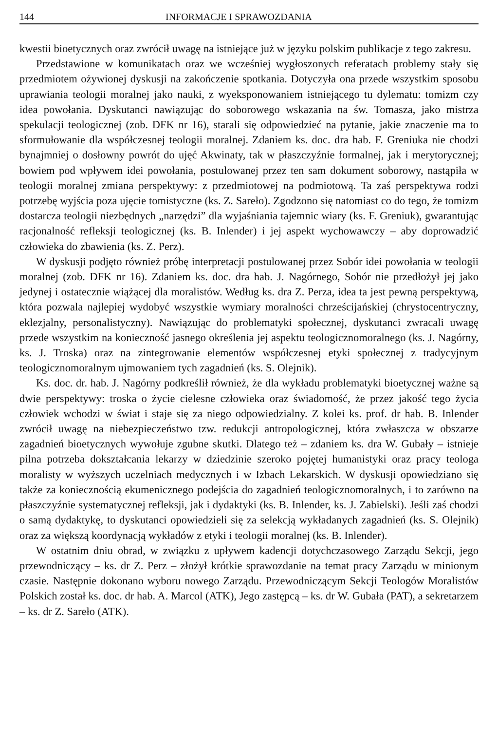144 INFORMACJE I SPRAWOZDANIA
kwestii bioetycznych oraz zwrócił uwagę na istniejące już w języku polskim publikacje z tego zakresu.
Przedstawione w komunikatach oraz we wcześniej wygłoszonych referatach problemy stały się przedmiotem ożywionej dyskusji na zakończenie spotkania. Dotyczyła ona przede wszystkim sposobu uprawiania teologii moralnej jako nauki, z wyeksponowaniem istniejącego tu dylematu: tomizm czy idea powołania. Dyskutanci nawiązując do soborowego wskazania na św. Tomasza, jako mistrza spekulacji teologicznej (zob. DFK nr 16), starali się odpowiedzieć na pytanie, jakie znaczenie ma to sformułowanie dla współczesnej teologii moralnej. Zdaniem ks. doc. dra hab. F. Greniuka nie chodzi bynajmniej o dosłowny powrót do ujęć Akwinaty, tak w płaszczyźnie formalnej, jak i merytorycznej; bowiem pod wpływem idei powołania, postulowanej przez ten sam dokument soborowy, nastąpiła w teologii moralnej zmiana perspektywy: z przedmiotowej na podmiotową. Ta zaś perspektywa rodzi potrzebę wyjścia poza ujęcie tomistyczne (ks. Z. Sareło). Zgodzono się natomiast co do tego, że tomizm dostarcza teologii niezbędnych „narzędzi” dla wyjaśniania tajemnic wiary (ks. F. Greniuk), gwarantując racjonalność refleksji teologicznej (ks. B. Inlender) i jej aspekt wychowawczy – aby doprowadzić człowieka do zbawienia (ks. Z. Perz).
W dyskusji podjęto również próbę interpretacji postulowanej przez Sobór idei powołania w teologii moralnej (zob. DFK nr 16). Zdaniem ks. doc. dra hab. J. Nagórnego, Sobór nie przedłożył jej jako jedynej i ostatecznie wiążącej dla moralistów. Według ks. dra Z. Perza, idea ta jest pewną perspektywą, która pozwala najlepiej wydobyć wszystkie wymiary moralności chrześcijańskiej (chrystocentryczny, eklezjalny, personalistyczny). Nawiązując do problematyki społecznej, dyskutanci zwracali uwagę przede wszystkim na konieczność jasnego określenia jej aspektu teologicznomoralnego (ks. J. Nagórny, ks. J. Troska) oraz na zintegrowanie elementów współczesnej etyki społecznej z tradycyjnym teologicznomoralnym ujmowaniem tych zagadnień (ks. S. Olejnik).
Ks. doc. dr. hab. J. Nagórny podkreślił również, że dla wykładu problematyki bioetycznej ważne są dwie perspektywy: troska o życie cielesne człowieka oraz świadomość, że przez jakość tego życia człowiek wchodzi w świat i staje się za niego odpowiedzialny. Z kolei ks. prof. dr hab. B. Inlender zwrócił uwagę na niebezpieczeństwo tzw. redukcji antropologicznej, która zwłaszcza w obszarze zagadnień bioetycznych wywołuje zgubne skutki. Dlatego też – zdaniem ks. dra W. Gubały – istnieje pilna potrzeba dokształcania lekarzy w dziedzinie szeroko pojętej humanistyki oraz pracy teologa moralisty w wyższych uczelniach medycznych i w Izbach Lekarskich. W dyskusji opowiedziano się także za koniecznością ekumenicznego podejścia do zagadnień teologicznomoralnych, i to zarówno na płaszczyźnie systematycznej refleksji, jak i dydaktyki (ks. B. Inlender, ks. J. Zabielski). Jeśli zaś chodzi o samą dydaktykę, to dyskutanci opowiedzieli się za selekcją wykładanych zagadnień (ks. S. Olejnik) oraz za większą koordynacją wykładów z etyki i teologii moralnej (ks. B. Inlender).
W ostatnim dniu obrad, w związku z upływem kadencji dotychczasowego Zarządu Sekcji, jego przewodniczący – ks. dr Z. Perz – złożył krótkie sprawozdanie na temat pracy Zarządu w minionym czasie. Następnie dokonano wyboru nowego Zarządu. Przewodniczącym Sekcji Teologów Moralistów Polskich został ks. doc. dr hab. A. Marcol (ATK), Jego zastępcą – ks. dr W. Gubała (PAT), a sekretarzem – ks. dr Z. Sareło (ATK).